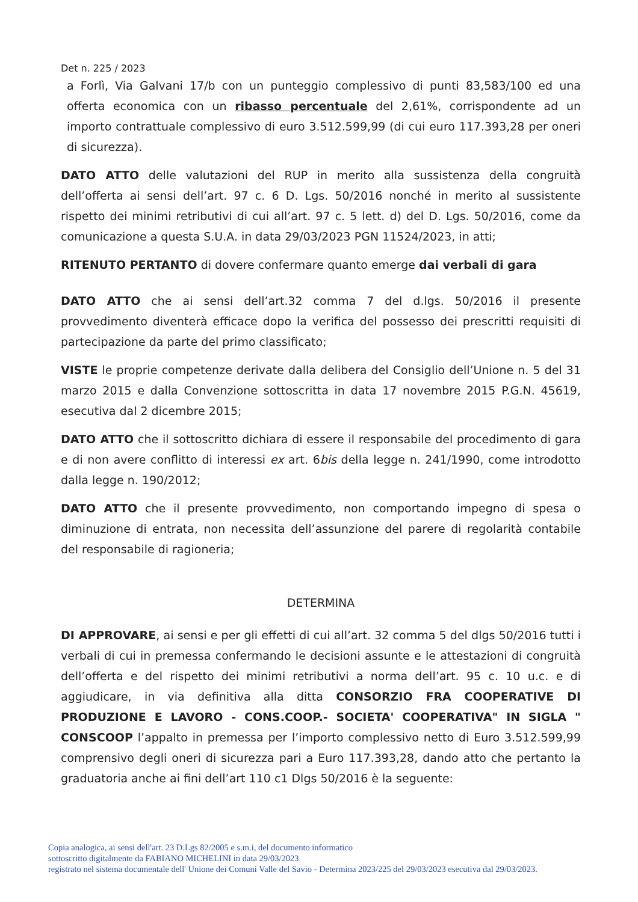Det n. 225 / 2023
a Forlì, Via Galvani 17/b con un punteggio complessivo di punti 83,583/100 ed una offerta economica con un ribasso percentuale del 2,61%, corrispondente ad un importo contrattuale complessivo di euro 3.512.599,99 (di cui euro 117.393,28 per oneri di sicurezza).
DATO ATTO delle valutazioni del RUP in merito alla sussistenza della congruità dell’offerta ai sensi dell’art. 97 c. 6 D. Lgs. 50/2016 nonché in merito al sussistente rispetto dei minimi retributivi di cui all’art. 97 c. 5 lett. d) del D. Lgs. 50/2016, come da comunicazione a questa S.U.A. in data 29/03/2023 PGN 11524/2023, in atti;
RITENUTO PERTANTO di dovere confermare quanto emerge dai verbali di gara
DATO ATTO che ai sensi dell’art.32 comma 7 del d.lgs. 50/2016 il presente provvedimento diventerà efficace dopo la verifica del possesso dei prescritti requisiti di partecipazione da parte del primo classificato;
VISTE le proprie competenze derivate dalla delibera del Consiglio dell’Unione n. 5 del 31 marzo 2015 e dalla Convenzione sottoscritta in data 17 novembre 2015 P.G.N. 45619, esecutiva dal 2 dicembre 2015;
DATO ATTO che il sottoscritto dichiara di essere il responsabile del procedimento di gara e di non avere conflitto di interessi ex art. 6bis della legge n. 241/1990, come introdotto dalla legge n. 190/2012;
DATO ATTO che il presente provvedimento, non comportando impegno di spesa o diminuzione di entrata, non necessita dell’assunzione del parere di regolarità contabile del responsabile di ragioneria;
DETERMINA
DI APPROVARE, ai sensi e per gli effetti di cui all’art. 32 comma 5 del dlgs 50/2016 tutti i verbali di cui in premessa confermando le decisioni assunte e le attestazioni di congruità dell’offerta e del rispetto dei minimi retributivi a norma dell’art. 95 c. 10 u.c. e di aggiudicare, in via definitiva alla ditta CONSORZIO FRA COOPERATIVE DI PRODUZIONE E LAVORO - CONS.COOP.- SOCIETA' COOPERATIVA" IN SIGLA " CONSCOOP l’appalto in premessa per l’importo complessivo netto di Euro 3.512.599,99 comprensivo degli oneri di sicurezza pari a Euro 117.393,28, dando atto che pertanto la graduatoria anche ai fini dell’art 110 c1 Dlgs 50/2016 è la seguente:
Copia analogica, ai sensi dell'art. 23 D.Lgs 82/2005 e s.m.i, del documento informatico
sottoscritto digitalmente da FABIANO MICHELINI in data 29/03/2023
registrato nel sistema documentale dell' Unione dei Comuni Valle del Savio - Determina 2023/225 del 29/03/2023 esecutiva dal 29/03/2023.